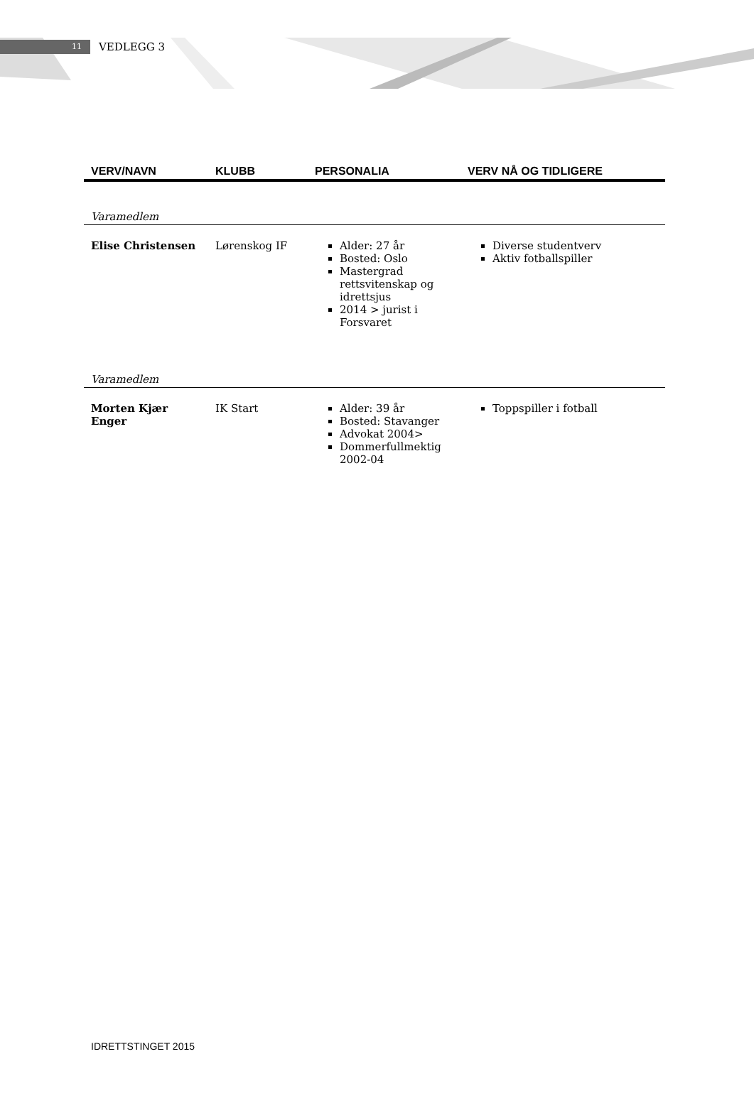11 VEDLEGG 3
| VERV/NAVN | KLUBB | PERSONALIA | VERV NÅ OG TIDLIGERE |
| --- | --- | --- | --- |
| Varamedlem | | | |
| Elise Christensen | Lørenskog IF | Alder: 27 år Bosted: Oslo Mastergrad rettsvitenskap og idrettsjus 2014 > jurist i Forsvaret | Diverse studentverv Aktiv fotballspiller |
| Varamedlem | | | |
| Morten Kjær Enger | IK Start | Alder: 39 år Bosted: Stavanger Advokat 2004> Dommerfullmektig 2002-04 | Toppspiller i fotball |
IDRETTSTINGET 2015